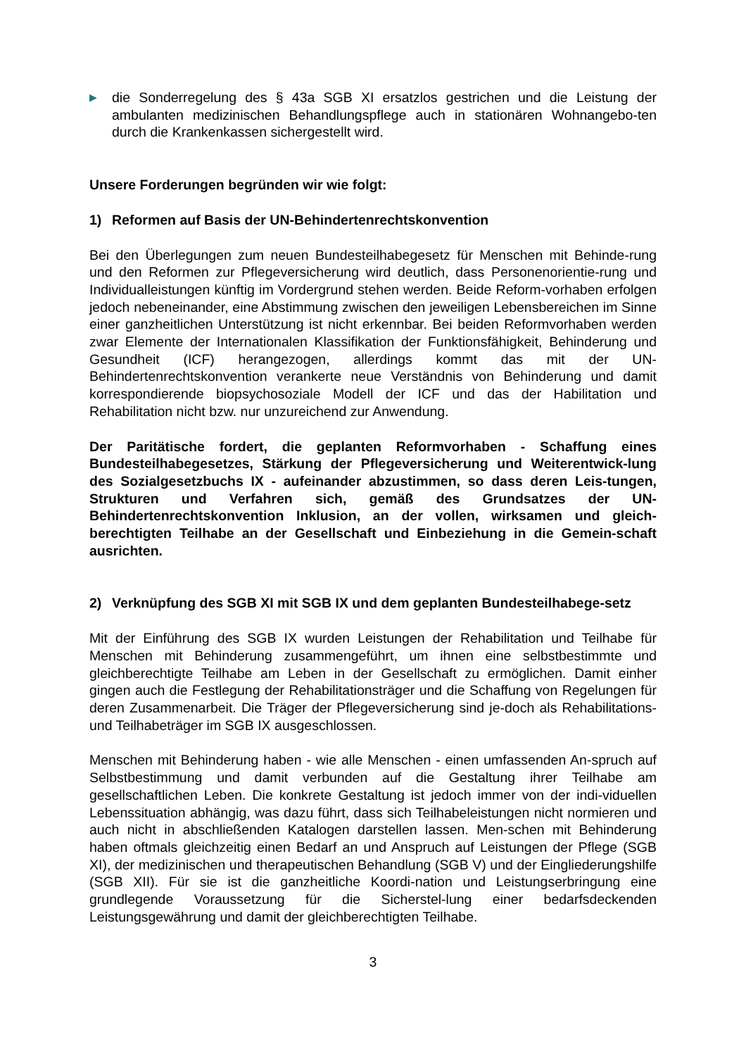▶
die Sonderregelung des § 43a SGB XI ersatzlos gestrichen und die Leistung der ambulanten medizinischen Behandlungspflege auch in stationären Wohnangebo-ten durch die Krankenkassen sichergestellt wird.
Unsere Forderungen begründen wir wie folgt:
1) Reformen auf Basis der UN-Behindertenrechtskonvention
Bei den Überlegungen zum neuen Bundesteilhabegesetz für Menschen mit Behinde-rung und den Reformen zur Pflegeversicherung wird deutlich, dass Personenorientie-rung und Individualleistungen künftig im Vordergrund stehen werden. Beide Reform-vorhaben erfolgen jedoch nebeneinander, eine Abstimmung zwischen den jeweiligen Lebensbereichen im Sinne einer ganzheitlichen Unterstützung ist nicht erkennbar. Bei beiden Reformvorhaben werden zwar Elemente der Internationalen Klassifikation der Funktionsfähigkeit, Behinderung und Gesundheit (ICF) herangezogen, allerdings kommt das mit der UN-Behindertenrechtskonvention verankerte neue Verständnis von Behinderung und damit korrespondierende biopsychosoziale Modell der ICF und das der Habilitation und Rehabilitation nicht bzw. nur unzureichend zur Anwendung.
Der Paritätische fordert, die geplanten Reformvorhaben - Schaffung eines Bundesteilhabegesetzes, Stärkung der Pflegeversicherung und Weiterentwick-lung des Sozialgesetzbuchs IX - aufeinander abzustimmen, so dass deren Leis-tungen, Strukturen und Verfahren sich, gemäß des Grundsatzes der UN-Behindertenrechtskonvention Inklusion, an der vollen, wirksamen und gleich-berechtigten Teilhabe an der Gesellschaft und Einbeziehung in die Gemein-schaft ausrichten.
2) Verknüpfung des SGB XI mit SGB IX und dem geplanten Bundesteilhabege-setz
Mit der Einführung des SGB IX wurden Leistungen der Rehabilitation und Teilhabe für Menschen mit Behinderung zusammengeführt, um ihnen eine selbstbestimmte und gleichberechtigte Teilhabe am Leben in der Gesellschaft zu ermöglichen. Damit einher gingen auch die Festlegung der Rehabilitationsträger und die Schaffung von Regelungen für deren Zusammenarbeit. Die Träger der Pflegeversicherung sind je-doch als Rehabilitations- und Teilhabeträger im SGB IX ausgeschlossen.
Menschen mit Behinderung haben - wie alle Menschen - einen umfassenden An-spruch auf Selbstbestimmung und damit verbunden auf die Gestaltung ihrer Teilhabe am gesellschaftlichen Leben. Die konkrete Gestaltung ist jedoch immer von der indi-viduellen Lebenssituation abhängig, was dazu führt, dass sich Teilhabeleistungen nicht normieren und auch nicht in abschließenden Katalogen darstellen lassen. Men-schen mit Behinderung haben oftmals gleichzeitig einen Bedarf an und Anspruch auf Leistungen der Pflege (SGB XI), der medizinischen und therapeutischen Behandlung (SGB V) und der Eingliederungshilfe (SGB XII). Für sie ist die ganzheitliche Koordi-nation und Leistungserbringung eine grundlegende Voraussetzung für die Sicherstel-lung einer bedarfsdeckenden Leistungsgewährung und damit der gleichberechtigten Teilhabe.
3